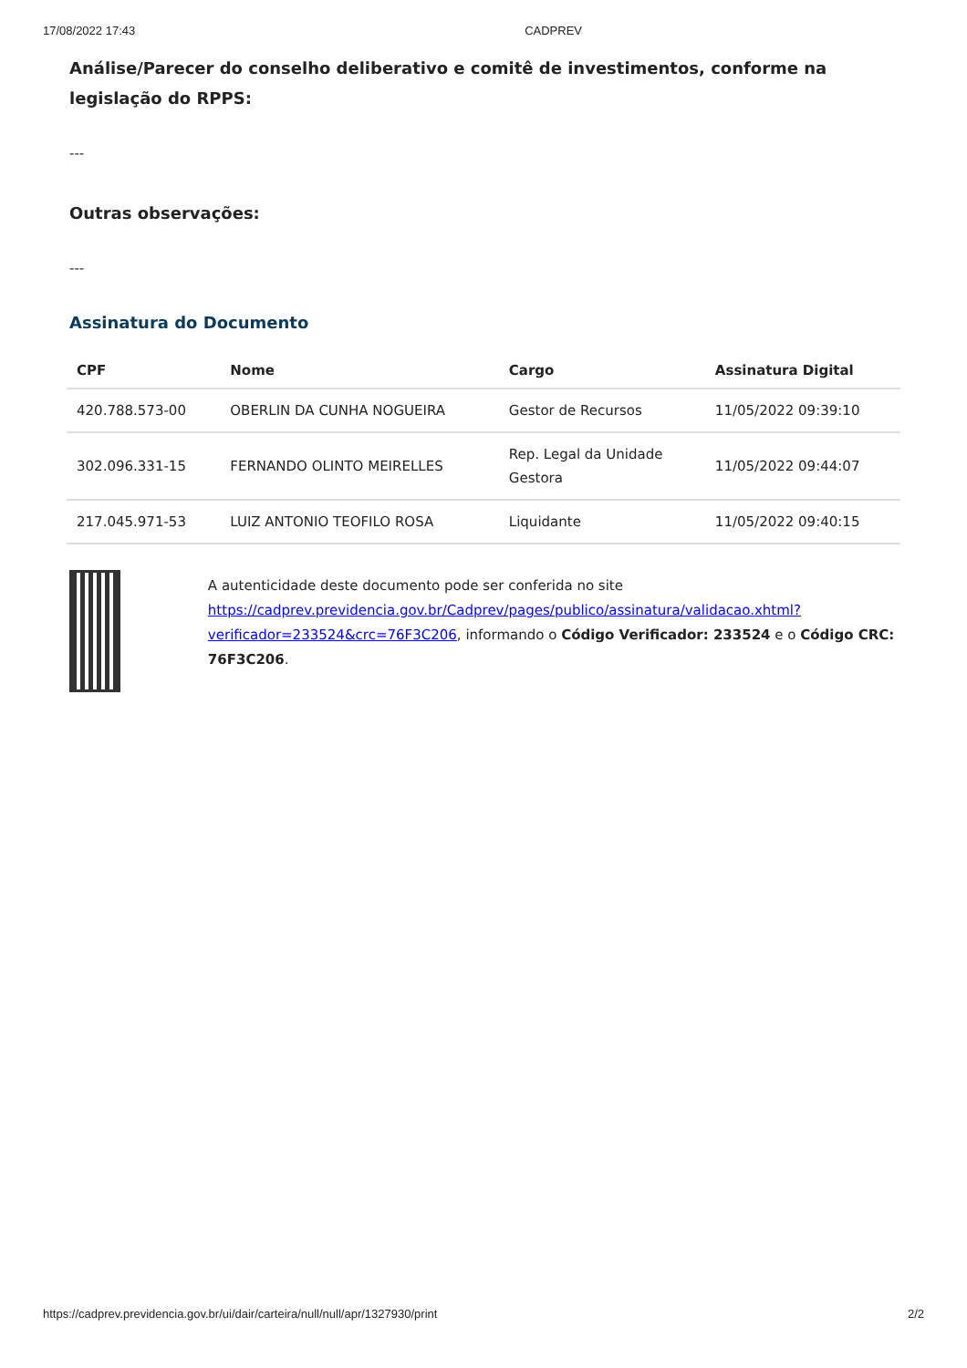17/08/2022 17:43 CADPREV
Análise/Parecer do conselho deliberativo e comitê de investimentos, conforme na legislação do RPPS:
---
Outras observações:
---
Assinatura do Documento
| CPF | Nome | Cargo | Assinatura Digital |
| --- | --- | --- | --- |
| 420.788.573-00 | OBERLIN DA CUNHA NOGUEIRA | Gestor de Recursos | 11/05/2022 09:39:10 |
| 302.096.331-15 | FERNANDO OLINTO MEIRELLES | Rep. Legal da Unidade Gestora | 11/05/2022 09:44:07 |
| 217.045.971-53 | LUIZ ANTONIO TEOFILO ROSA | Liquidante | 11/05/2022 09:40:15 |
A autenticidade deste documento pode ser conferida no site https://cadprev.previdencia.gov.br/Cadprev/pages/publico/assinatura/validacao.xhtml?verificador=233524&crc=76F3C206, informando o Código Verificador: 233524 e o Código CRC: 76F3C206.
https://cadprev.previdencia.gov.br/ui/dair/carteira/null/null/apr/1327930/print 2/2